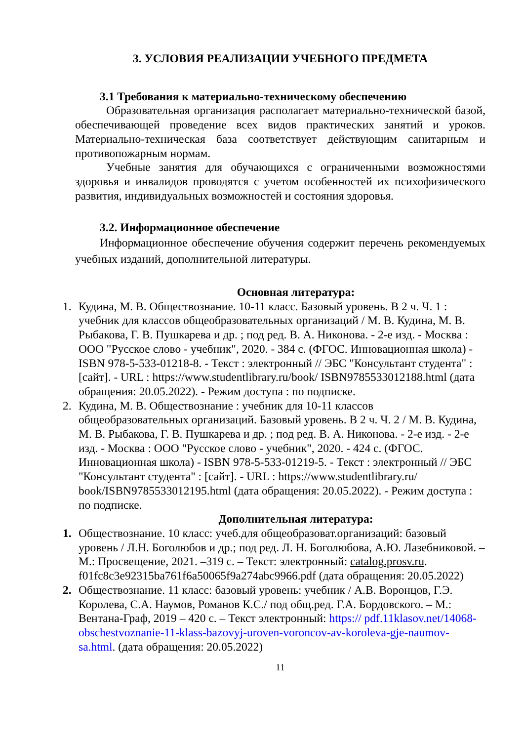3. УСЛОВИЯ РЕАЛИЗАЦИИ УЧЕБНОГО ПРЕДМЕТА
3.1 Требования к материально-техническому обеспечению
Образовательная организация располагает материально-технической базой, обеспечивающей проведение всех видов практических занятий и уроков. Материально-техническая база соответствует действующим санитарным и противопожарным нормам.
Учебные занятия для обучающихся с ограниченными возможностями здоровья и инвалидов проводятся с учетом особенностей их психофизического развития, индивидуальных возможностей и состояния здоровья.
3.2. Информационное обеспечение
Информационное обеспечение обучения содержит перечень рекомендуемых учебных изданий, дополнительной литературы.
Основная литература:
1. Кудина, М. В. Обществознание. 10-11 класс. Базовый уровень. В 2 ч. Ч. 1 : учебник для классов общеобразовательных организаций / М. В. Кудина, М. В. Рыбакова, Г. В. Пушкарева и др. ; под ред. В. А. Никонова. - 2-е изд. - Москва : ООО "Русское слово - учебник", 2020. - 384 с. (ФГОС. Инновационная школа) - ISBN 978-5-533-01218-8. - Текст : электронный // ЭБС "Консультант студента" : [сайт]. - URL : https://www.studentlibrary.ru/book/ ISBN9785533012188.html (дата обращения: 20.05.2022). - Режим доступа : по подписке.
2. Кудина, М. В. Обществознание : учебник для 10-11 классов общеобразовательных организаций. Базовый уровень. В 2 ч. Ч. 2 / М. В. Кудина, М. В. Рыбакова, Г. В. Пушкарева и др. ; под ред. В. А. Никонова. - 2-е изд. - 2-е изд. - Москва : ООО "Русское слово - учебник", 2020. - 424 с. (ФГОС. Инновационная школа) - ISBN 978-5-533-01219-5. - Текст : электронный // ЭБС "Консультант студента" : [сайт]. - URL : https://www.studentlibrary.ru/ book/ISBN9785533012195.html (дата обращения: 20.05.2022). - Режим доступа : по подписке.
Дополнительная литература:
1. Обществознание. 10 класс: учеб.для общеобразоват.организаций: базовый уровень / Л.Н. Боголюбов и др.; под ред. Л. Н. Боголюбова, А.Ю. Лазебниковой. – М.: Просвещение, 2021. –319 с. – Текст: электронный: catalog.prosv.ru. f01fc8c3e92315ba761f6a50065f9a274abc9966.pdf (дата обращения: 20.05.2022)
2. Обществознание. 11 класс: базовый уровень: учебник / А.В. Воронцов, Г.Э. Королева, С.А. Наумов, Романов К.С./ под общ.ред. Г.А. Бордовского. – М.: Вентана-Граф, 2019 – 420 с. – Текст электронный: https:// pdf.11klasov.net/14068-obschestvoznanie-11-klass-bazovyj-uroven-voroncov-av-koroleva-gje-naumov-sa.html. (дата обращения: 20.05.2022)
11